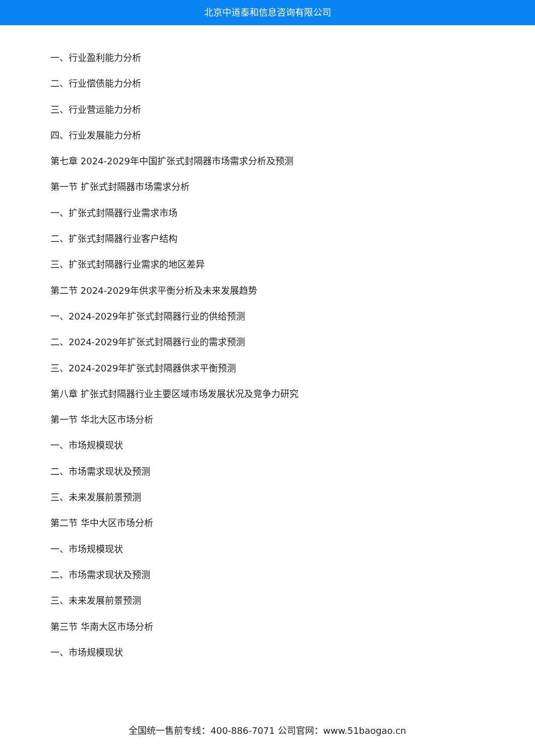北京中道泰和信息咨询有限公司
一、行业盈利能力分析
二、行业偿债能力分析
三、行业营运能力分析
四、行业发展能力分析
第七章 2024-2029年中国扩张式封隔器市场需求分析及预测
第一节 扩张式封隔器市场需求分析
一、扩张式封隔器行业需求市场
二、扩张式封隔器行业客户结构
三、扩张式封隔器行业需求的地区差异
第二节 2024-2029年供求平衡分析及未来发展趋势
一、2024-2029年扩张式封隔器行业的供给预测
二、2024-2029年扩张式封隔器行业的需求预测
三、2024-2029年扩张式封隔器供求平衡预测
第八章 扩张式封隔器行业主要区域市场发展状况及竞争力研究
第一节 华北大区市场分析
一、市场规模现状
二、市场需求现状及预测
三、未来发展前景预测
第二节 华中大区市场分析
一、市场规模现状
二、市场需求现状及预测
三、未来发展前景预测
第三节 华南大区市场分析
一、市场规模现状
全国统一售前专线：400-886-7071 公司官网：www.51baogao.cn